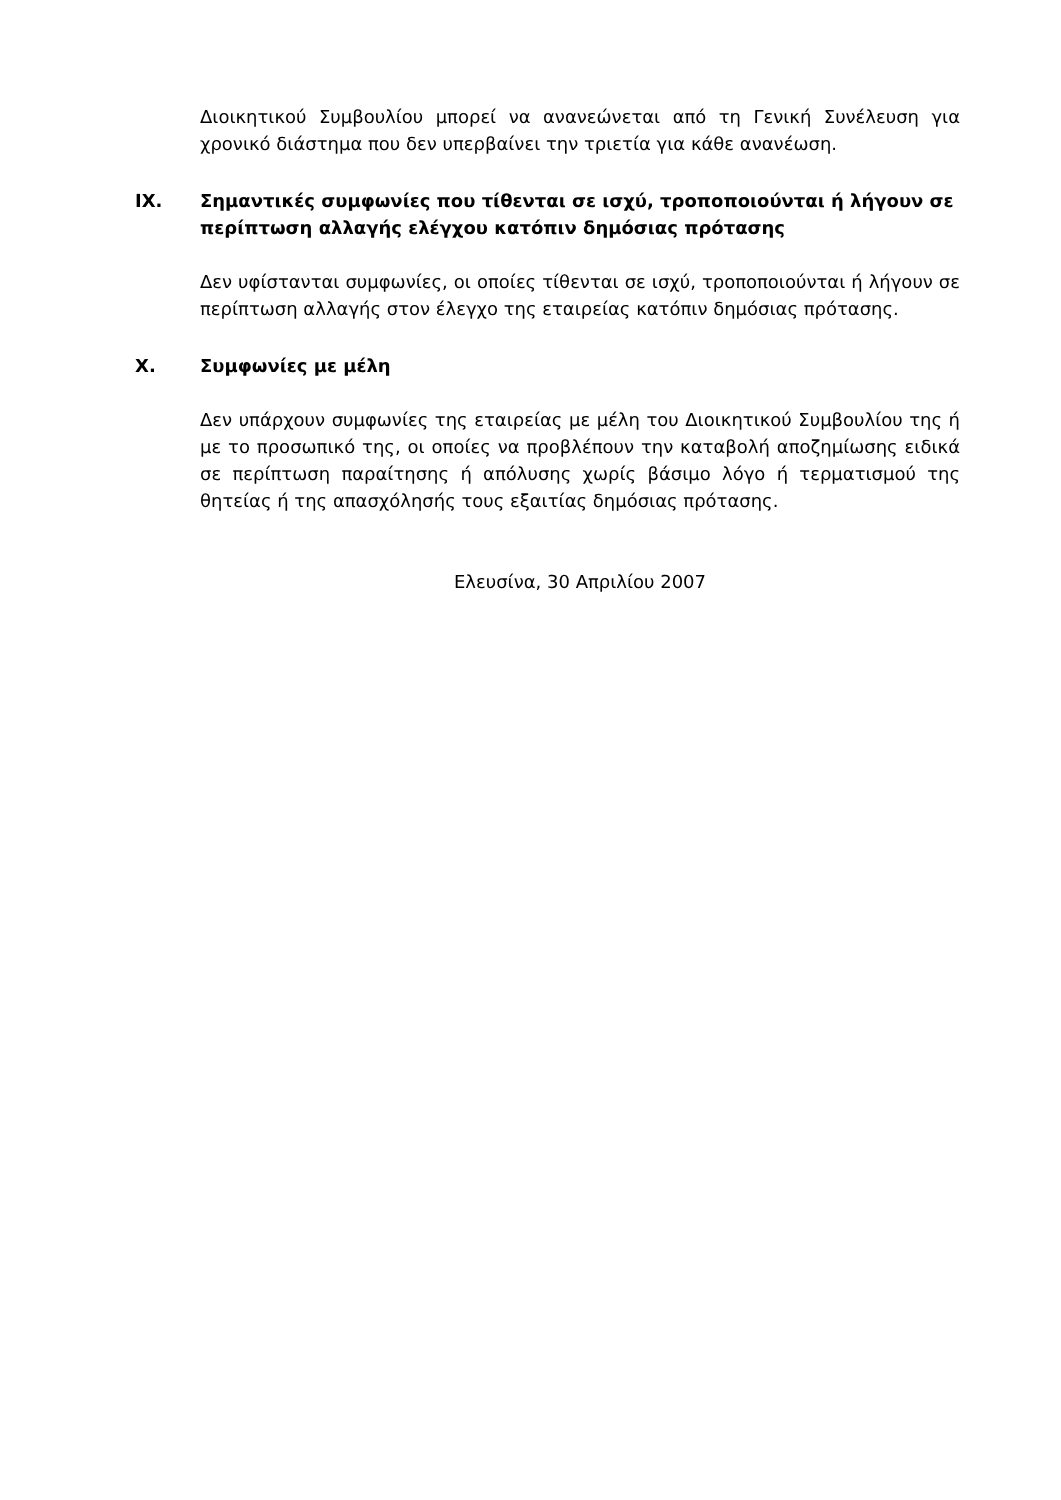Διοικητικού Συμβουλίου μπορεί να ανανεώνεται από τη Γενική Συνέλευση για χρονικό διάστημα που δεν υπερβαίνει την τριετία για κάθε ανανέωση.
IX. Σημαντικές συμφωνίες που τίθενται σε ισχύ, τροποποιούνται ή λήγουν σε περίπτωση αλλαγής ελέγχου κατόπιν δημόσιας πρότασης
Δεν υφίστανται συμφωνίες, οι οποίες τίθενται σε ισχύ, τροποποιούνται ή λήγουν σε περίπτωση αλλαγής στον έλεγχο της εταιρείας κατόπιν δημόσιας πρότασης.
X. Συμφωνίες με μέλη
Δεν υπάρχουν συμφωνίες της εταιρείας με μέλη του Διοικητικού Συμβουλίου της ή με το προσωπικό της, οι οποίες να προβλέπουν την καταβολή αποζημίωσης ειδικά σε περίπτωση παραίτησης ή απόλυσης χωρίς βάσιμο λόγο ή τερματισμού της θητείας ή της απασχόλησής τους εξαιτίας δημόσιας πρότασης.
Ελευσίνα, 30 Απριλίου 2007